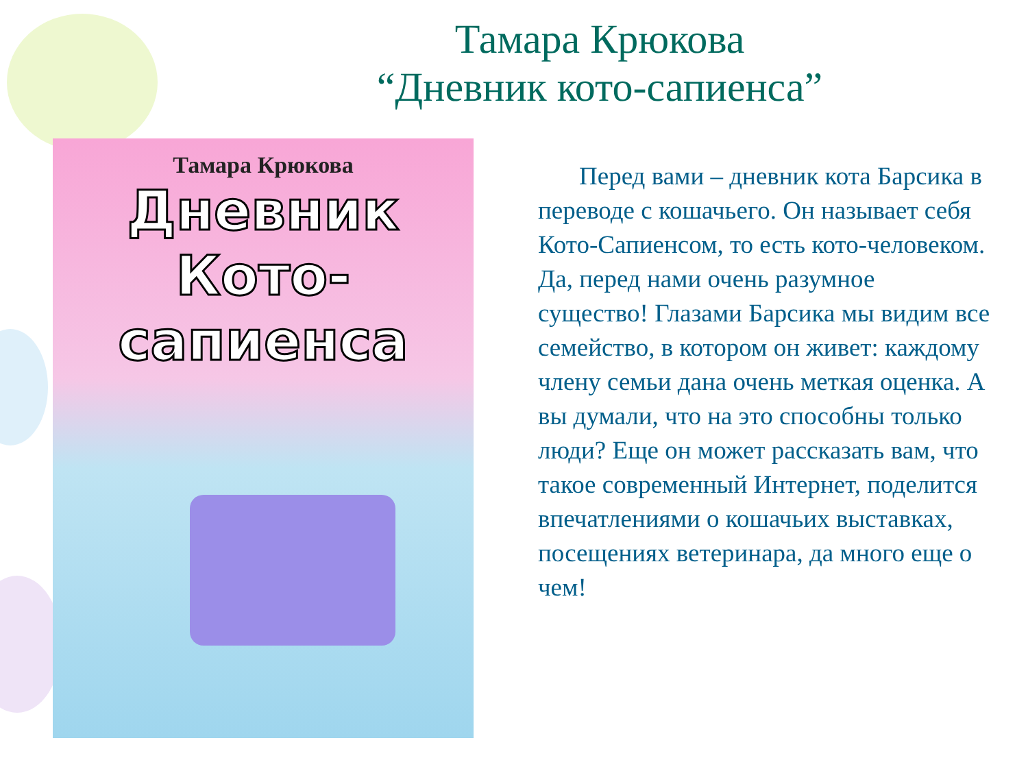Тамара Крюкова
“Дневник кото-сапиенса”
Тамара Крюкова
Дневник
Кото-сапиенса
Перед вами – дневник кота Барсика в переводе с кошачьего. Он называет себя Кото-Сапиенсом, то есть кото-человеком. Да, перед нами очень разумное существо! Глазами Барсика мы видим все семейство, в котором он живет: каждому члену семьи дана очень меткая оценка. А вы думали, что на это способны только люди? Еще он может рассказать вам, что такое современный Интернет, поделится впечатлениями о кошачьих выставках, посещениях ветеринара, да много еще о чем!